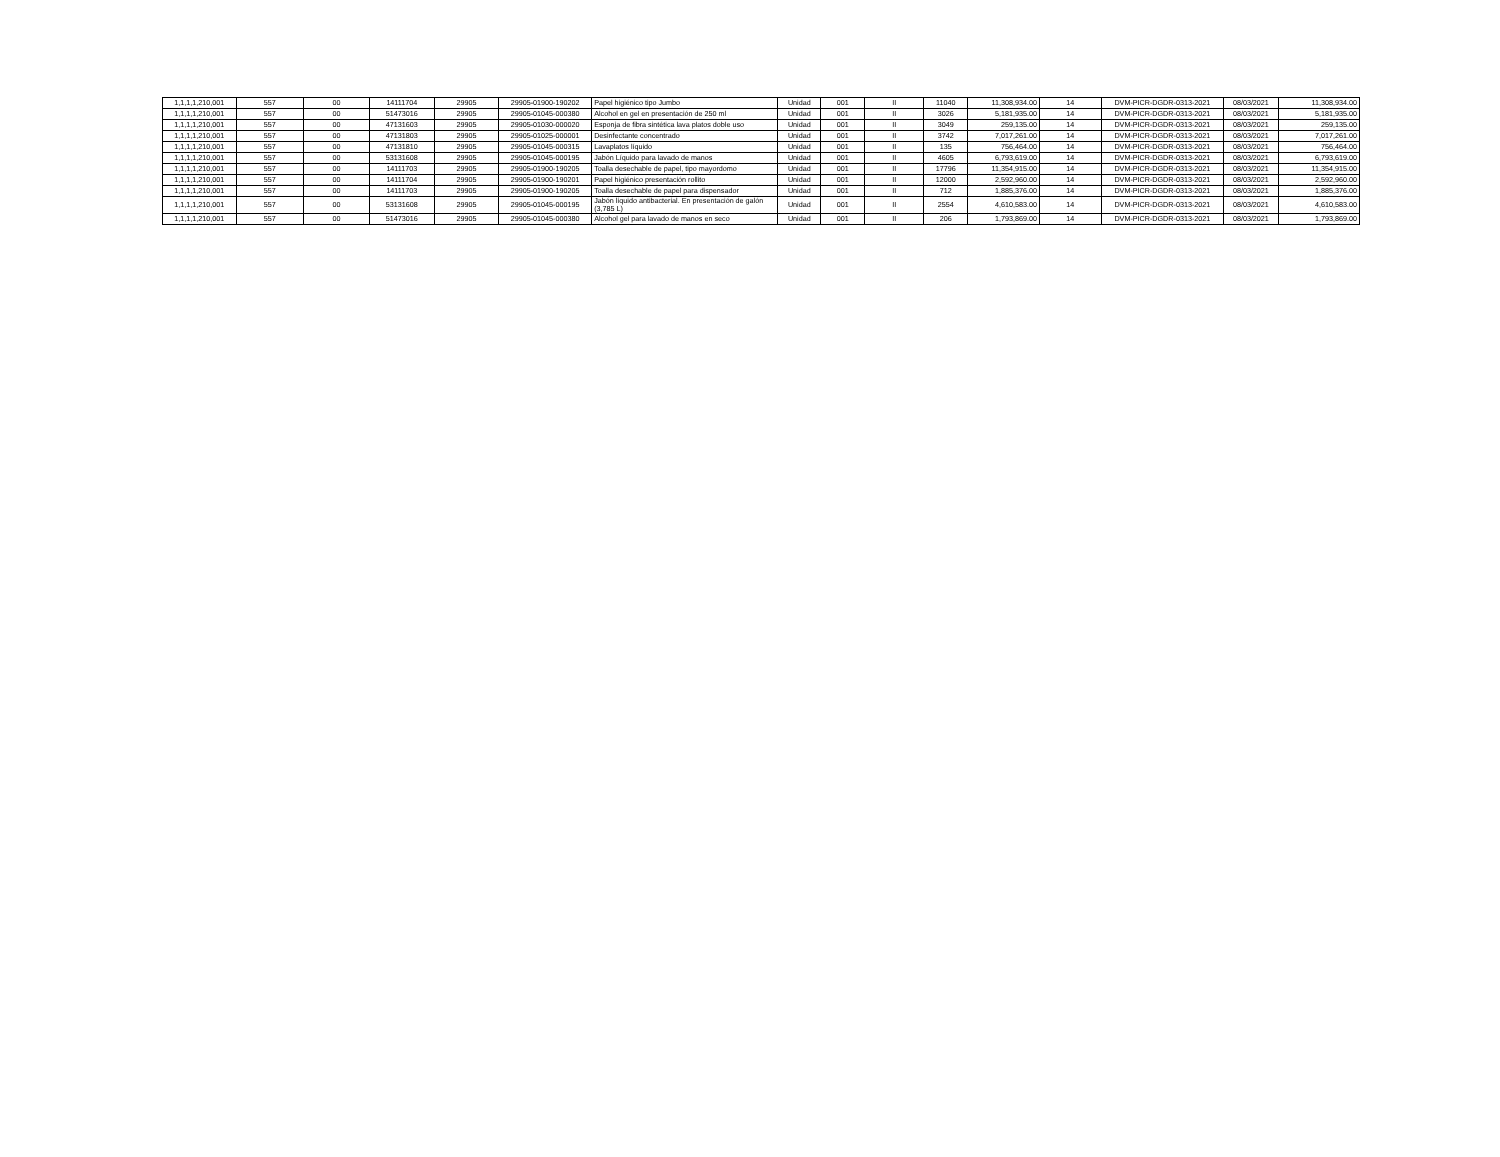| 1,1,1,1,210,001 | 557 | 00 | 14111704 | 29905 | 29905-01900-190202 | Papel higiénico tipo Jumbo | Unidad | 001 | II | 11040 | 11,308,934.00 | 14 | DVM-PICR-DGDR-0313-2021 | 08/03/2021 | 11,308,934.00 |
| 1,1,1,1,210,001 | 557 | 00 | 51473016 | 29905 | 29905-01045-000380 | Alcohol en gel en presentación de 250 ml | Unidad | 001 | II | 3026 | 5,181,935.00 | 14 | DVM-PICR-DGDR-0313-2021 | 08/03/2021 | 5,181,935.00 |
| 1,1,1,1,210,001 | 557 | 00 | 47131603 | 29905 | 29905-01030-000020 | Esponja de fibra sintética lava platos doble uso | Unidad | 001 | II | 3049 | 259,135.00 | 14 | DVM-PICR-DGDR-0313-2021 | 08/03/2021 | 259,135.00 |
| 1,1,1,1,210,001 | 557 | 00 | 47131803 | 29905 | 29905-01025-000001 | Desinfectante concentrado | Unidad | 001 | II | 3742 | 7,017,261.00 | 14 | DVM-PICR-DGDR-0313-2021 | 08/03/2021 | 7,017,261.00 |
| 1,1,1,1,210,001 | 557 | 00 | 47131810 | 29905 | 29905-01045-000315 | Lavaplatos líquido | Unidad | 001 | II | 135 | 756,464.00 | 14 | DVM-PICR-DGDR-0313-2021 | 08/03/2021 | 756,464.00 |
| 1,1,1,1,210,001 | 557 | 00 | 53131608 | 29905 | 29905-01045-000195 | Jabón Líquido para lavado de manos | Unidad | 001 | II | 4605 | 6,793,619.00 | 14 | DVM-PICR-DGDR-0313-2021 | 08/03/2021 | 6,793,619.00 |
| 1,1,1,1,210,001 | 557 | 00 | 14111703 | 29905 | 29905-01900-190205 | Toalla desechable de papel, tipo mayordomo | Unidad | 001 | II | 17796 | 11,354,915.00 | 14 | DVM-PICR-DGDR-0313-2021 | 08/03/2021 | 11,354,915.00 |
| 1,1,1,1,210,001 | 557 | 00 | 14111704 | 29905 | 29905-01900-190201 | Papel higiénico presentación rollito | Unidad | 001 | II | 12000 | 2,592,960.00 | 14 | DVM-PICR-DGDR-0313-2021 | 08/03/2021 | 2,592,960.00 |
| 1,1,1,1,210,001 | 557 | 00 | 14111703 | 29905 | 29905-01900-190205 | Toalla desechable de papel para dispensador | Unidad | 001 | II | 712 | 1,885,376.00 | 14 | DVM-PICR-DGDR-0313-2021 | 08/03/2021 | 1,885,376.00 |
| 1,1,1,1,210,001 | 557 | 00 | 53131608 | 29905 | 29905-01045-000195 | Jabón líquido antibacterial. En presentación de galón (3,785 L) | Unidad | 001 | II | 2554 | 4,610,583.00 | 14 | DVM-PICR-DGDR-0313-2021 | 08/03/2021 | 4,610,583.00 |
| 1,1,1,1,210,001 | 557 | 00 | 51473016 | 29905 | 29905-01045-000380 | Alcohol gel para lavado de manos en seco | Unidad | 001 | II | 206 | 1,793,869.00 | 14 | DVM-PICR-DGDR-0313-2021 | 08/03/2021 | 1,793,869.00 |